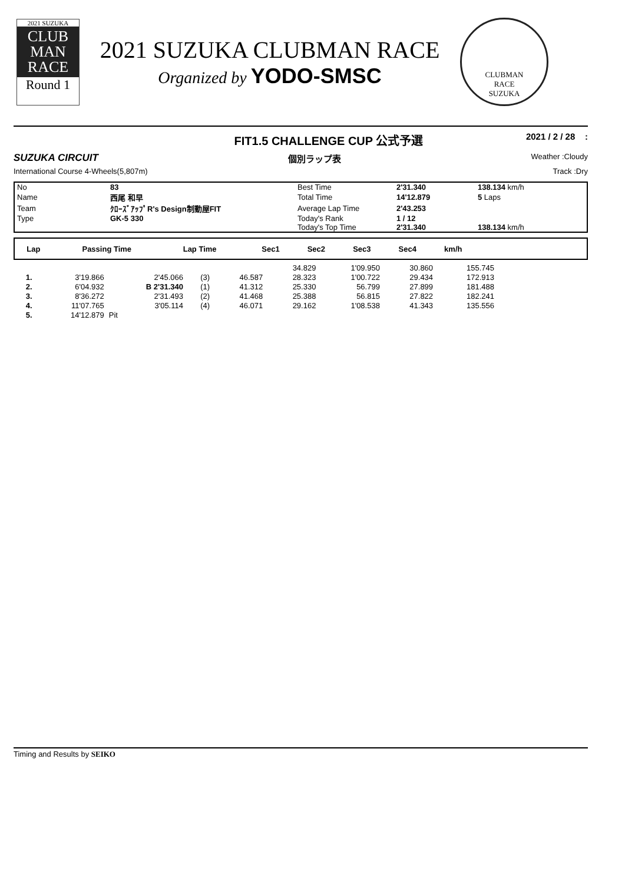2021 SUZUKA
CLUB
MAN
RACE
Round 1
2021 SUZUKA CLUBMAN RACE
Organized by YODO-SMSC
CLUBMAN
RACE
SUZUKA
FIT1.5 CHALLENGE CUP 公式予選 2021 / 2 / 28 :
SUZUKA CIRCUIT 個別ラップ表 Weather :Cloudy
International Course 4-Wheels(5,807m) Track :Dry
| No | 83 | Best Time | 2'31.340 | 138.134 km/h |
| Name | 西尾 和早 | Total Time | 14'12.879 | 5 Laps |
| Team | ｸﾛｰｽﾞｱｯﾌﾟR's Design制動屋FIT | Average Lap Time | 2'43.253 | |
| Type | GK-5 330 | Today's Rank | 1 / 12 | |
| | | Today's Top Time | 2'31.340 | 138.134 km/h |
| Lap | Passing Time | Lap Time | | Sec1 | Sec2 | Sec3 | Sec4 | km/h | |
| --- | --- | --- | --- | --- | --- | --- | --- | --- | --- |
| | | | | | 34.829 | 1'09.950 | 30.860 | 155.745 |
| 1. | 3'19.866 | 2'45.066 | (3) | 46.587 | 28.323 | 1'00.722 | 29.434 | 172.913 |
| 2. | 6'04.932 | B 2'31.340 | (1) | 41.312 | 25.330 | 56.799 | 27.899 | 181.488 |
| 3. | 8'36.272 | 2'31.493 | (2) | 41.468 | 25.388 | 56.815 | 27.822 | 182.241 |
| 4. | 11'07.765 | 3'05.114 | (4) | 46.071 | 29.162 | 1'08.538 | 41.343 | 135.556 |
| 5. | 14'12.879 | Pit | | | | | | |
Timing and Results by SEIKO